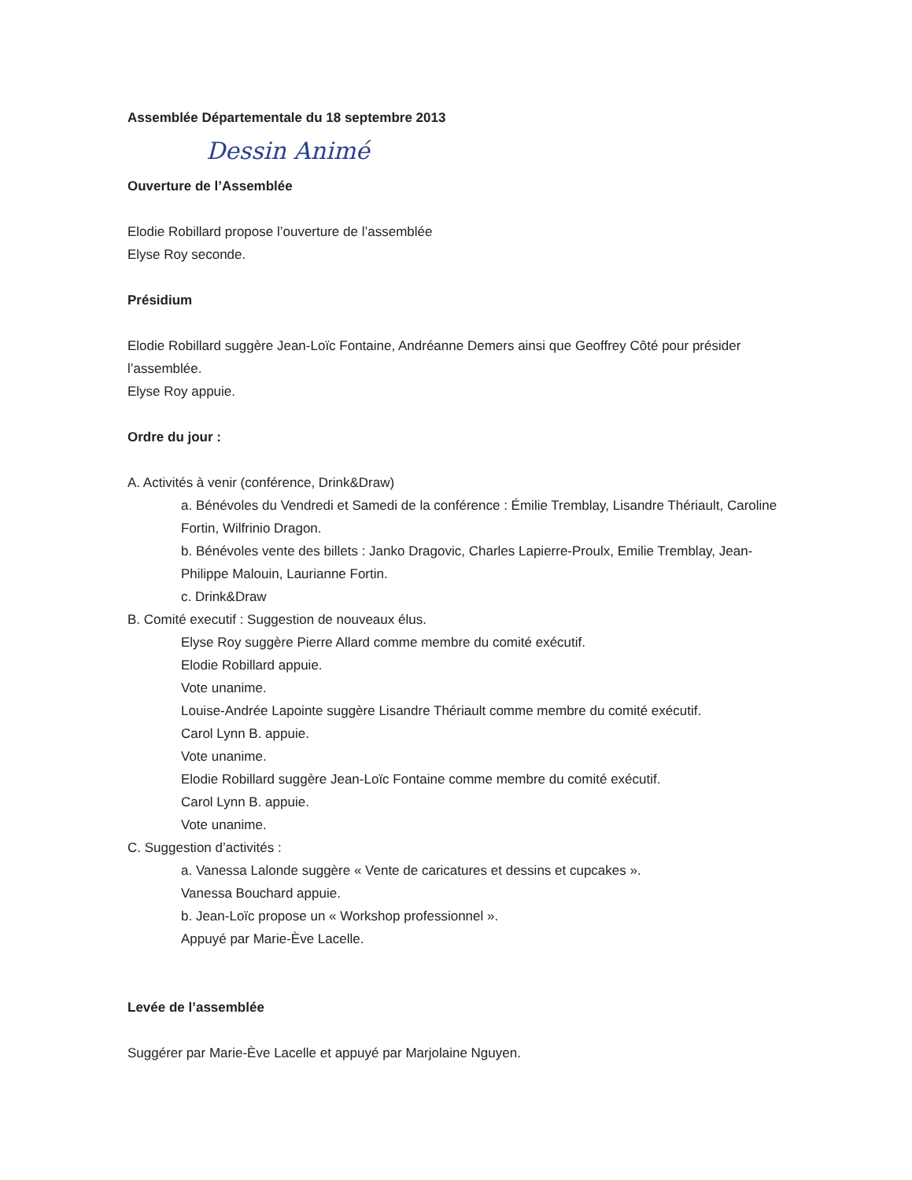Assemblée Départementale du 18 septembre 2013
Dessin Animé
Ouverture de l’Assemblée
Elodie Robillard propose l’ouverture de l’assemblée
Elyse Roy seconde.
Présidium
Elodie Robillard suggère Jean-Loïc Fontaine, Andréanne Demers ainsi que Geoffrey Côté pour présider l’assemblée.
Elyse Roy appuie.
Ordre du jour :
A. Activités à venir (conférence, Drink&Draw)
a. Bénévoles du Vendredi et Samedi de la conférence : Émilie Tremblay, Lisandre Thériault, Caroline Fortin, Wilfrinio Dragon.
b. Bénévoles vente des billets : Janko Dragovic, Charles Lapierre-Proulx, Emilie Tremblay, Jean-Philippe Malouin, Laurianne Fortin.
c. Drink&Draw
B. Comité executif : Suggestion de nouveaux élus.
Elyse Roy suggère Pierre Allard comme membre du comité exécutif.
Elodie Robillard appuie.
Vote unanime.
Louise-Andrée Lapointe suggère Lisandre Thériault comme membre du comité exécutif.
Carol Lynn B. appuie.
Vote unanime.
Elodie Robillard suggère Jean-Loïc Fontaine comme membre du comité exécutif.
Carol Lynn B. appuie.
Vote unanime.
C. Suggestion d’activités :
a. Vanessa Lalonde suggère « Vente de caricatures et dessins et cupcakes ».
Vanessa Bouchard appuie.
b. Jean-Loïc propose un « Workshop professionnel ».
Appuyé par Marie-Ève Lacelle.
Levée de l’assemblée
Suggérer par Marie-Ève Lacelle et appuyé par Marjolaine Nguyen.